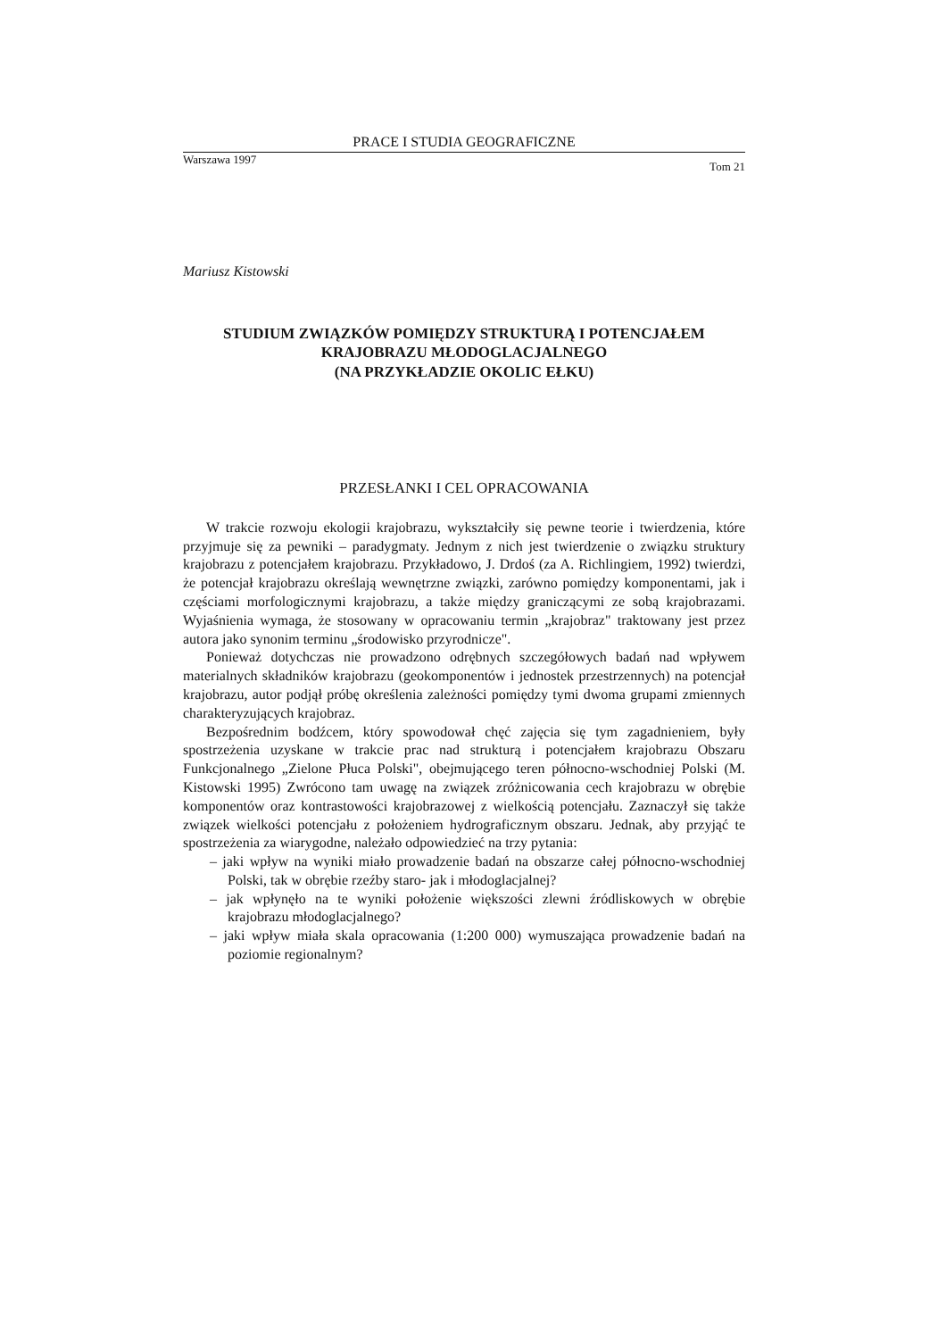PRACE I STUDIA GEOGRAFICZNE
Warszawa 1997 Tom 21
Mariusz Kistowski
STUDIUM ZWIĄZKÓW POMIĘDZY STRUKTURĄ I POTENCJAŁEM
KRAJOBRAZU MŁODOGLACJALNEGO
(NA PRZYKŁADZIE OKOLIC EŁKU)
PRZESŁANKI I CEL OPRACOWANIA
W trakcie rozwoju ekologii krajobrazu, wykształciły się pewne teorie i twierdzenia, które przyjmuje się za pewniki – paradygmaty. Jednym z nich jest twierdzenie o związku struktury krajobrazu z potencjałem krajobrazu. Przykładowo, J. Drdoś (za A. Richlingiem, 1992) twierdzi, że potencjał krajobrazu określają wewnętrzne związki, zarówno pomiędzy komponentami, jak i częściami morfologicznymi krajobrazu, a także między graniczącymi ze sobą krajobrazami. Wyjaśnienia wymaga, że stosowany w opracowaniu termin „krajobraz" traktowany jest przez autora jako synonim terminu „środowisko przyrodnicze".
Ponieważ dotychczas nie prowadzono odrębnych szczegółowych badań nad wpływem materialnych składników krajobrazu (geokomponentów i jednostek przestrzennych) na potencjał krajobrazu, autor podjął próbę określenia zależności pomiędzy tymi dwoma grupami zmiennych charakteryzujących krajobraz.
Bezpośrednim bodźcem, który spowodował chęć zajęcia się tym zagadnieniem, były spostrzeżenia uzyskane w trakcie prac nad strukturą i potencjałem krajobrazu Obszaru Funkcjonalnego „Zielone Płuca Polski", obejmującego teren północno-wschodniej Polski (M. Kistowski 1995) Zwrócono tam uwagę na związek zróżnicowania cech krajobrazu w obrębie komponentów oraz kontrastowości krajobrazowej z wielkością potencjału. Zaznaczył się także związek wielkości potencjału z położeniem hydrograficznym obszaru. Jednak, aby przyjąć te spostrzeżenia za wiarygodne, należało odpowiedzieć na trzy pytania:
– jaki wpływ na wyniki miało prowadzenie badań na obszarze całej północno-wschodniej Polski, tak w obrębie rzeźby staro- jak i młodoglacjalnej?
– jak wpłynęło na te wyniki położenie większości zlewni źródliskowych w obrębie krajobrazu młodoglacjalnego?
– jaki wpływ miała skala opracowania (1:200 000) wymuszająca prowadzenie badań na poziomie regionalnym?